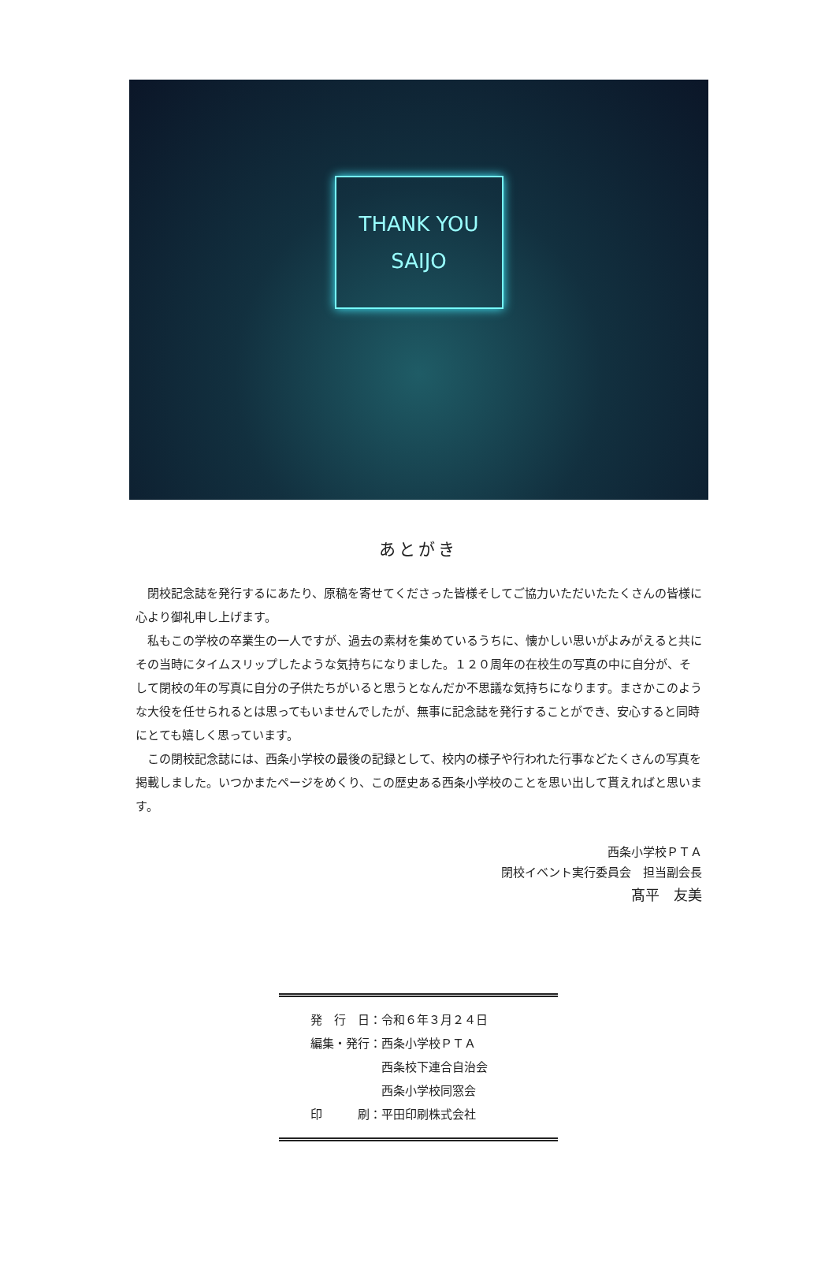THANK YOU
SAIJO
あとがき
閉校記念誌を発行するにあたり、原稿を寄せてくださった皆様そしてご協力いただいたたくさんの皆様に心より御礼申し上げます。
私もこの学校の卒業生の一人ですが、過去の素材を集めているうちに、懐かしい思いがよみがえると共にその当時にタイムスリップしたような気持ちになりました。１２０周年の在校生の写真の中に自分が、そして閉校の年の写真に自分の子供たちがいると思うとなんだか不思議な気持ちになります。まさかこのような大役を任せられるとは思ってもいませんでしたが、無事に記念誌を発行することができ、安心すると同時にとても嬉しく思っています。
この閉校記念誌には、西条小学校の最後の記録として、校内の様子や行われた行事などたくさんの写真を掲載しました。いつかまたページをめくり、この歴史ある西条小学校のことを思い出して貰えればと思います。
西条小学校ＰＴＡ
閉校イベント実行委員会　担当副会長
髙平　友美
| 発 行 日： | 令和６年３月２４日 |
| 編集・発行： | 西条小学校ＰＴＡ 西条校下連合自治会 西条小学校同窓会 |
| 印 刷： | 平田印刷株式会社 |